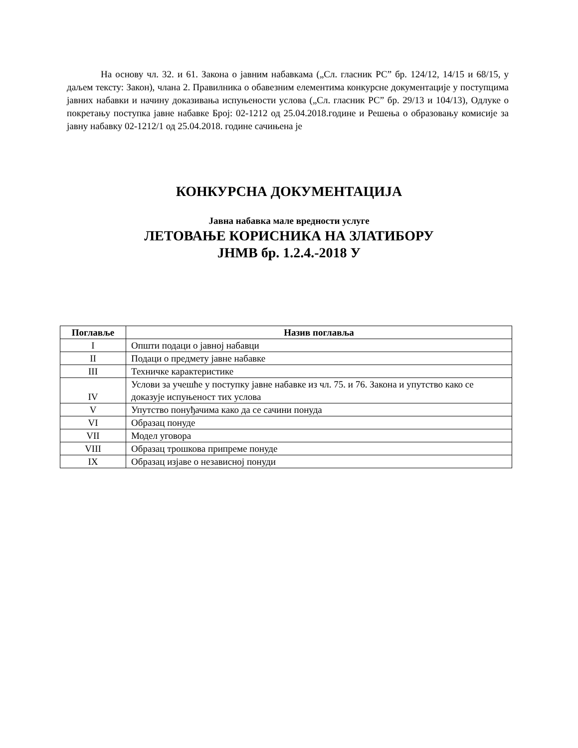На основу чл. 32. и 61. Закона о јавним набавкама („Сл. гласник РС” бр. 124/12, 14/15 и 68/15, у даљем тексту: Закон), члана 2. Правилника о обавезним елементима конкурсне документације у поступцима јавних набавки и начину доказивања испуњености услова („Сл. гласник РС” бр. 29/13 и 104/13), Одлуке о покретању поступка јавне набавке Број: 02-1212 од 25.04.2018.године и Решења о образовању комисије за јавну набавку 02-1212/1 од 25.04.2018. године сачињена је
КОНКУРСНА ДОКУМЕНТАЦИЈА
Јавна набавка мале вредности услуге
ЛЕТОВАЊЕ КОРИСНИКА НА ЗЛАТИБОРУ
ЈНМВ бр. 1.2.4.-2018 У
| Поглавље | Назив поглавља |
| --- | --- |
| I | Општи подаци о јавној набавци |
| II | Подаци о предмету јавне набавке |
| III | Техничке карактеристике |
| IV | Услови за учешће у поступку јавне набавке из чл. 75. и 76. Закона и упутство како се доказује испуњеност тих услова |
| V | Упутство понуђачима како да се сачини понуда |
| VI | Образац понуде |
| VII | Модел уговора |
| VIII | Образац трошкова припреме понуде |
| IX | Образац изјаве о независној понуди |